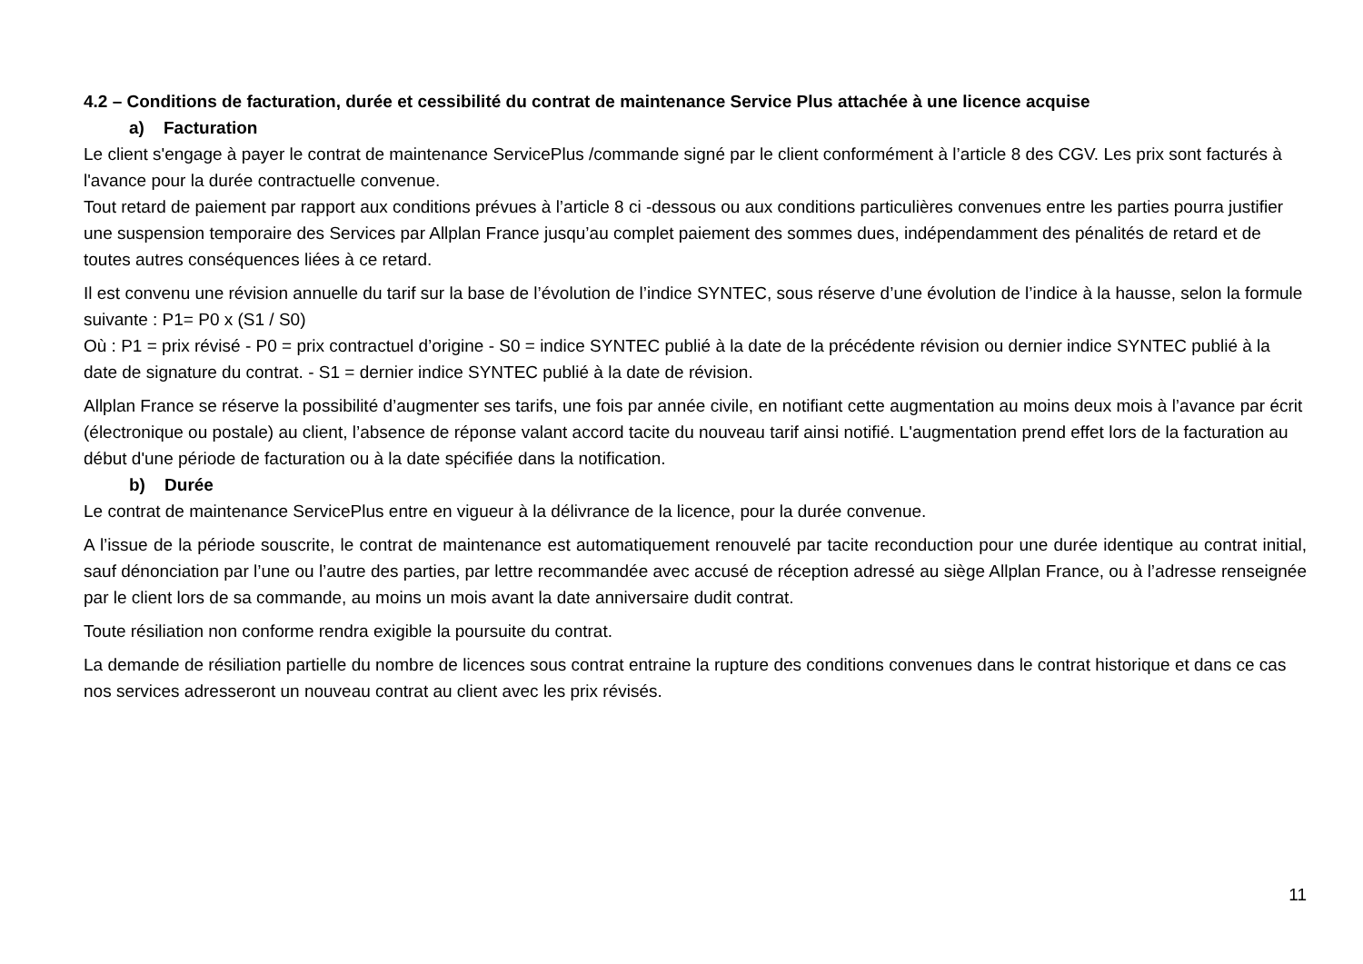4.2 – Conditions de facturation, durée et cessibilité du contrat de maintenance Service Plus attachée à une licence acquise
a) Facturation
Le client s'engage à payer le contrat de maintenance ServicePlus /commande signé par le client conformément à l’article 8 des CGV. Les prix sont facturés à l'avance pour la durée contractuelle convenue.
Tout retard de paiement par rapport aux conditions prévues à l’article 8 ci -dessous ou aux conditions particulières convenues entre les parties pourra justifier une suspension temporaire des Services par Allplan France jusqu’au complet paiement des sommes dues, indépendamment des pénalités de retard et de toutes autres conséquences liées à ce retard.
Il est convenu une révision annuelle du tarif sur la base de l’évolution de l’indice SYNTEC, sous réserve d’une évolution de l’indice à la hausse, selon la formule suivante : P1= P0 x (S1 / S0)
Où : P1 = prix révisé - P0 = prix contractuel d’origine - S0 = indice SYNTEC publié à la date de la précédente révision ou dernier indice SYNTEC publié à la date de signature du contrat. - S1 = dernier indice SYNTEC publié à la date de révision.
Allplan France se réserve la possibilité d’augmenter ses tarifs, une fois par année civile, en notifiant cette augmentation au moins deux mois à l’avance par écrit (électronique ou postale) au client, l’absence de réponse valant accord tacite du nouveau tarif ainsi notifié. L'augmentation prend effet lors de la facturation au début d'une période de facturation ou à la date spécifiée dans la notification.
b) Durée
Le contrat de maintenance ServicePlus entre en vigueur à la délivrance de la licence, pour la durée convenue.
A l’issue de la période souscrite, le contrat de maintenance est automatiquement renouvelé par tacite reconduction pour une durée identique au contrat initial, sauf dénonciation par l’une ou l’autre des parties, par lettre recommandée avec accusé de réception adressé au siège Allplan France, ou à l’adresse renseignée par le client lors de sa commande, au moins un mois avant la date anniversaire dudit contrat.
Toute résiliation non conforme rendra exigible la poursuite du contrat.
La demande de résiliation partielle du nombre de licences sous contrat entraine la rupture des conditions convenues dans le contrat historique et dans ce cas nos services adresseront un nouveau contrat au client avec les prix révisés.
11